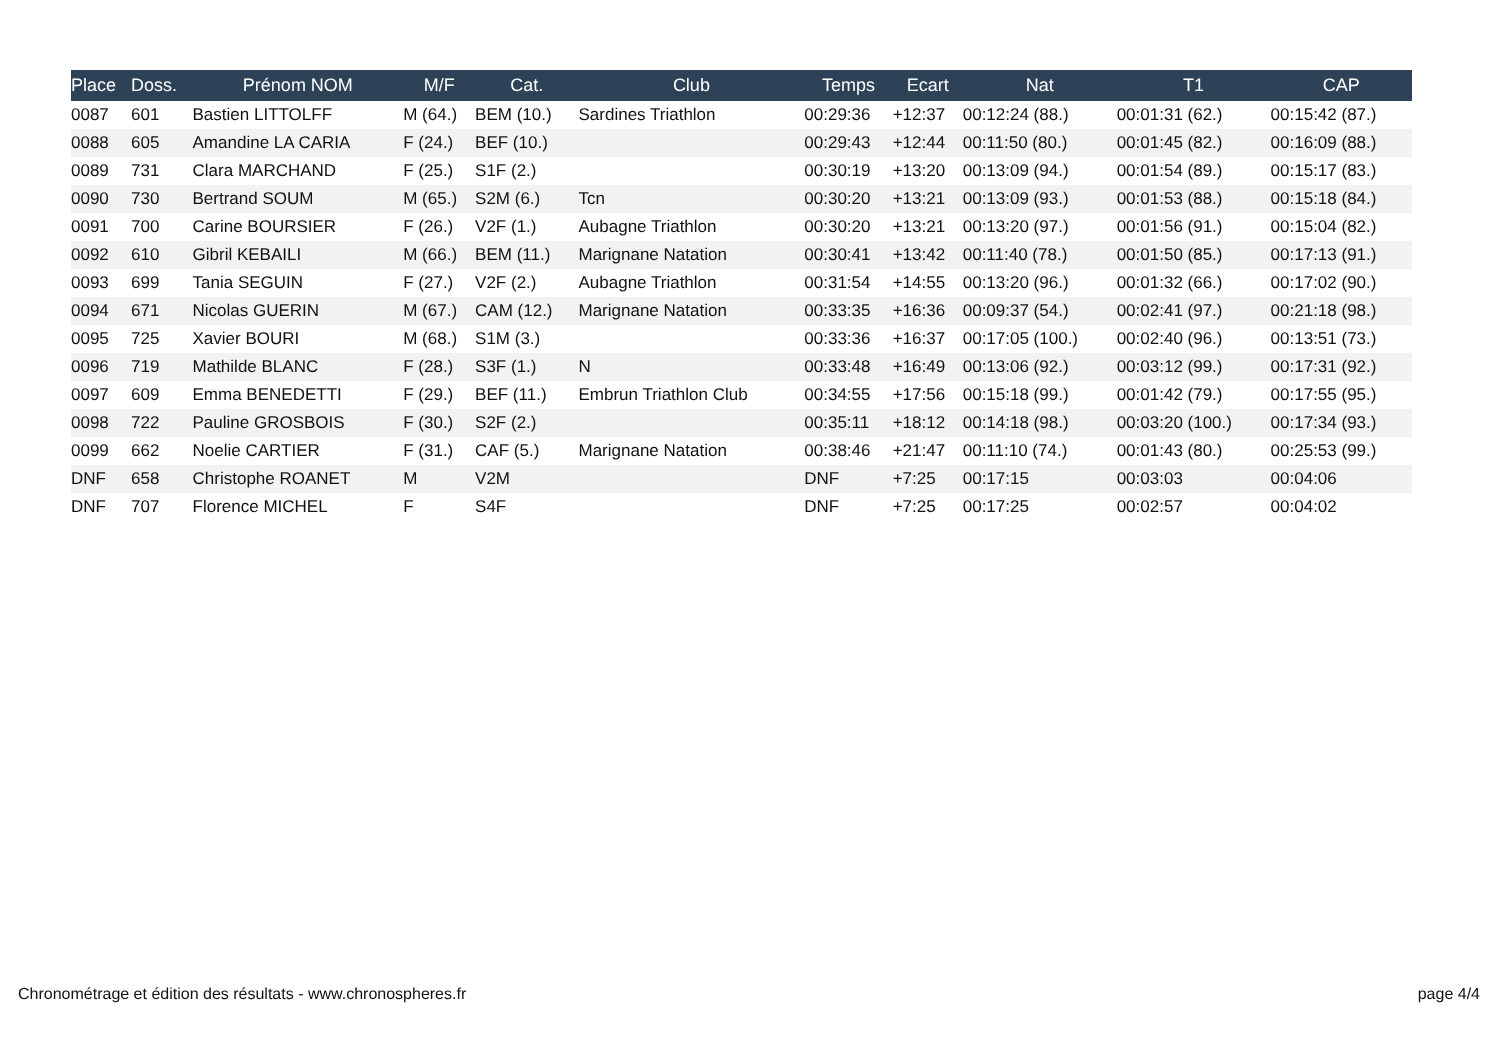| Place | Doss. | Prénom NOM | M/F | Cat. | Club | Temps | Ecart | Nat | T1 | CAP |
| --- | --- | --- | --- | --- | --- | --- | --- | --- | --- | --- |
| 0087 | 601 | Bastien LITTOLFF | M (64.) | BEM (10.) | Sardines Triathlon | 00:29:36 | +12:37 | 00:12:24 (88.) | 00:01:31 (62.) | 00:15:42 (87.) |
| 0088 | 605 | Amandine LA CARIA | F (24.) | BEF (10.) | | 00:29:43 | +12:44 | 00:11:50 (80.) | 00:01:45 (82.) | 00:16:09 (88.) |
| 0089 | 731 | Clara MARCHAND | F (25.) | S1F (2.) | | 00:30:19 | +13:20 | 00:13:09 (94.) | 00:01:54 (89.) | 00:15:17 (83.) |
| 0090 | 730 | Bertrand SOUM | M (65.) | S2M (6.) | Tcn | 00:30:20 | +13:21 | 00:13:09 (93.) | 00:01:53 (88.) | 00:15:18 (84.) |
| 0091 | 700 | Carine BOURSIER | F (26.) | V2F (1.) | Aubagne Triathlon | 00:30:20 | +13:21 | 00:13:20 (97.) | 00:01:56 (91.) | 00:15:04 (82.) |
| 0092 | 610 | Gibril KEBAILI | M (66.) | BEM (11.) | Marignane Natation | 00:30:41 | +13:42 | 00:11:40 (78.) | 00:01:50 (85.) | 00:17:13 (91.) |
| 0093 | 699 | Tania SEGUIN | F (27.) | V2F (2.) | Aubagne Triathlon | 00:31:54 | +14:55 | 00:13:20 (96.) | 00:01:32 (66.) | 00:17:02 (90.) |
| 0094 | 671 | Nicolas GUERIN | M (67.) | CAM (12.) | Marignane Natation | 00:33:35 | +16:36 | 00:09:37 (54.) | 00:02:41 (97.) | 00:21:18 (98.) |
| 0095 | 725 | Xavier BOURI | M (68.) | S1M (3.) | | 00:33:36 | +16:37 | 00:17:05 (100.) | 00:02:40 (96.) | 00:13:51 (73.) |
| 0096 | 719 | Mathilde BLANC | F (28.) | S3F (1.) | N | 00:33:48 | +16:49 | 00:13:06 (92.) | 00:03:12 (99.) | 00:17:31 (92.) |
| 0097 | 609 | Emma BENEDETTI | F (29.) | BEF (11.) | Embrun Triathlon Club | 00:34:55 | +17:56 | 00:15:18 (99.) | 00:01:42 (79.) | 00:17:55 (95.) |
| 0098 | 722 | Pauline GROSBOIS | F (30.) | S2F (2.) | | 00:35:11 | +18:12 | 00:14:18 (98.) | 00:03:20 (100.) | 00:17:34 (93.) |
| 0099 | 662 | Noelie CARTIER | F (31.) | CAF (5.) | Marignane Natation | 00:38:46 | +21:47 | 00:11:10 (74.) | 00:01:43 (80.) | 00:25:53 (99.) |
| DNF | 658 | Christophe ROANET | M | V2M | | DNF | +7:25 | 00:17:15 | 00:03:03 | 00:04:06 |
| DNF | 707 | Florence MICHEL | F | S4F | | DNF | +7:25 | 00:17:25 | 00:02:57 | 00:04:02 |
Chronométrage et édition des résultats - www.chronospheres.fr page 4/4